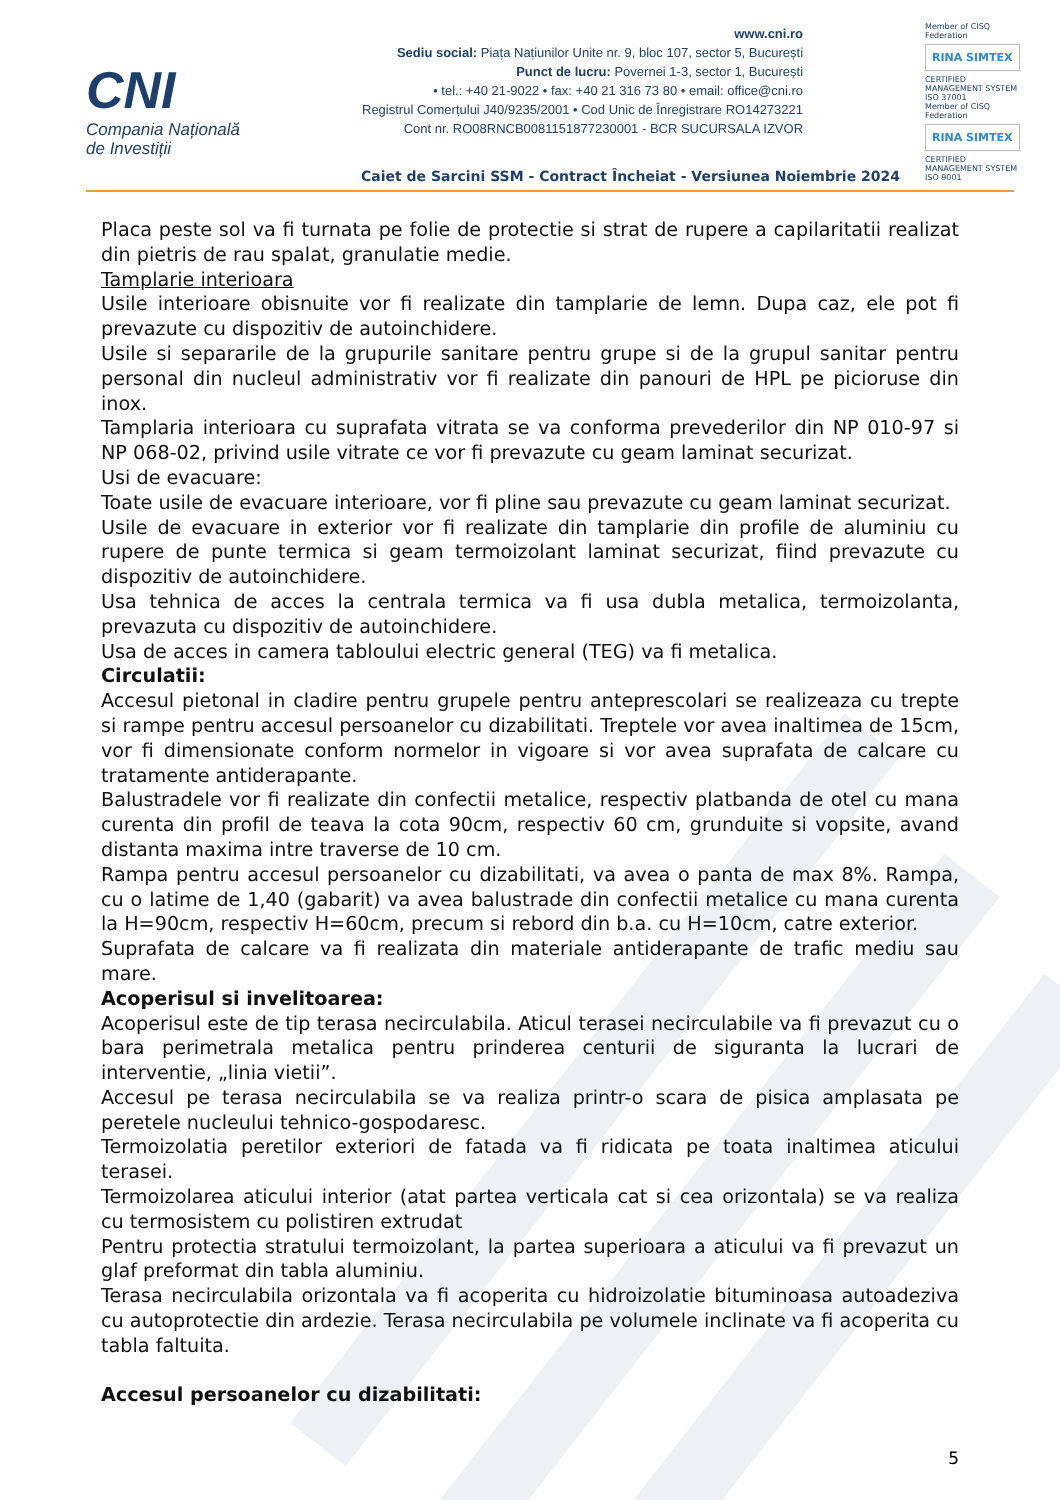CNI
Compania Națională
de Investiții
www.cni.ro
Sediu social: Piața Națiunilor Unite nr. 9, bloc 107, sector 5, București
Punct de lucru: Povernei 1-3, sector 1, București
• tel.: +40 21-9022 • fax: +40 21 316 73 80 • email: office@cni.ro
Registrul Comerțului J40/9235/2001 • Cod Unic de Înregistrare RO14273221
Cont nr. RO08RNCB0081151877230001 - BCR SUCURSALA IZVOR
Member of CISQ Federation
RINA SIMTEX
CERTIFIED MANAGEMENT SYSTEM ISO 37001
Member of CISQ Federation
RINA SIMTEX
CERTIFIED MANAGEMENT SYSTEM ISO 9001
Caiet de Sarcini SSM - Contract Încheiat - Versiunea Noiembrie 2024
Placa peste sol va fi turnata pe folie de protectie si strat de rupere a capilaritatii realizat din pietris de rau spalat, granulatie medie.
Tamplarie interioara
Usile interioare obisnuite vor fi realizate din tamplarie de lemn. Dupa caz, ele pot fi prevazute cu dispozitiv de autoinchidere.
Usile si separarile de la grupurile sanitare pentru grupe si de la grupul sanitar pentru personal din nucleul administrativ vor fi realizate din panouri de HPL pe picioruse din inox.
Tamplaria interioara cu suprafata vitrata se va conforma prevederilor din NP 010-97 si NP 068-02, privind usile vitrate ce vor fi prevazute cu geam laminat securizat.
Usi de evacuare:
Toate usile de evacuare interioare, vor fi pline sau prevazute cu geam laminat securizat.
Usile de evacuare in exterior vor fi realizate din tamplarie din profile de aluminiu cu rupere de punte termica si geam termoizolant laminat securizat, fiind prevazute cu dispozitiv de autoinchidere.
Usa tehnica de acces la centrala termica va fi usa dubla metalica, termoizolanta, prevazuta cu dispozitiv de autoinchidere.
Usa de acces in camera tabloului electric general (TEG) va fi metalica.
Circulatii:
Accesul pietonal in cladire pentru grupele pentru anteprescolari se realizeaza cu trepte si rampe pentru accesul persoanelor cu dizabilitati. Treptele vor avea inaltimea de 15cm, vor fi dimensionate conform normelor in vigoare si vor avea suprafata de calcare cu tratamente antiderapante.
Balustradele vor fi realizate din confectii metalice, respectiv platbanda de otel cu mana curenta din profil de teava la cota 90cm, respectiv 60 cm, grunduite si vopsite, avand distanta maxima intre traverse de 10 cm.
Rampa pentru accesul persoanelor cu dizabilitati, va avea o panta de max 8%. Rampa, cu o latime de 1,40 (gabarit) va avea balustrade din confectii metalice cu mana curenta la H=90cm, respectiv H=60cm, precum si rebord din b.a. cu H=10cm, catre exterior.
Suprafata de calcare va fi realizata din materiale antiderapante de trafic mediu sau mare.
Acoperisul si invelitoarea:
Acoperisul este de tip terasa necirculabila. Aticul terasei necirculabile va fi prevazut cu o bara perimetrala metalica pentru prinderea centurii de siguranta la lucrari de interventie, „linia vietii”.
Accesul pe terasa necirculabila se va realiza printr-o scara de pisica amplasata pe peretele nucleului tehnico-gospodaresc.
Termoizolatia peretilor exteriori de fatada va fi ridicata pe toata inaltimea aticului terasei.
Termoizolarea aticului interior (atat partea verticala cat si cea orizontala) se va realiza cu termosistem cu polistiren extrudat
Pentru protectia stratului termoizolant, la partea superioara a aticului va fi prevazut un glaf preformat din tabla aluminiu.
Terasa necirculabila orizontala va fi acoperita cu hidroizolatie bituminoasa autoadeziva cu autoprotectie din ardezie. Terasa necirculabila pe volumele inclinate va fi acoperita cu tabla faltuita.
Accesul persoanelor cu dizabilitati:
5